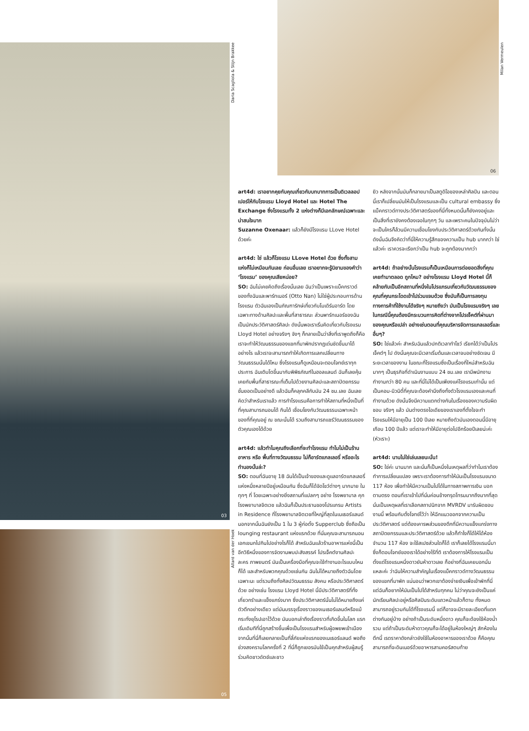03
Daria Scagliola & Stijn Brakkee
06
Milan Vermeulen
05
Allard van der Hoek
art4d: เราอยากคุยกับคุณเกี่ยวกับบทบาทการเป็นดิเวลลอปเปอร์ให้กับโรงแรม Lloyd Hotel และ Hotel The Exchange ซึ่งโรงแรมทั้ง 2 แห่งต่างก็มีเอกลักษณ์เฉพาะและน่าสนใจมาก
Suzanne Oxenaar: แล้วก็ยังมีโรงแรม LLove Hotel ด้วยค่ะ
art4d: ใช่ แล้วก็โรงแรม LLove Hotel ด้วย ซึ่งทั้งสามแห่งก็ไม่เหมือนกันเลย ก่อนอื่นเลย เราอยากจะรู้นิยามของคำว่า ‘โรงแรม’ ของคุณเสียหน่อย?
SO: ฉันไม่เคยคิดถึงเรื่องนั้นเลย ฉันว่าเป็นเพราะแบ็คกราวด์ของทั้งฉันและพาร์ทเนอร์ (Otto Nan) ไม่ใช่ผู้ประกอบการด้านโรงแรม ตัวฉันเองเป็นภัณฑารักษ์เกี่ยวกับโมเดิร์นอาร์ต โดยเฉพาะทางด้านศิลปะและพื้นที่สาธารณะ ส่วนพาร์ทเนอร์ของฉันเป็นนักประวัติศาสตร์ศิลปะ ดังนั้นพอเราเริ่มคิดเกี่ยวกับโรงแรม Lloyd Hotel อย่างจริงๆ จังๆ ก็กลายเป็นว่าสิ่งที่เราพูดถึงก็คือ เราจะทำให้วัฒนธรรมของแขกที่มาพักปรากฏเด่นชัดขึ้นมาได้อย่างไร แล้วเราจะสามารถทำให้เกิดการแลกเปลี่ยนทางวัฒนธรรมนั้นได้ไหม ซึ่งโรงแรมก็ดูเหมือนจะตอบโจทย์เราทุกประการ ฉันเติบโตขึ้นมากับพิพิธภัณฑ์ในฮอลแลนด์ ฉันก็เลยคุ้นเคยกับพื้นที่สาธารณะที่เต็มไปด้วยงานศิลปะและสถาปัตยกรรมชั้นยอดเป็นอย่างดี แล้วฉันก็คลุกคลีกับมัน 24 ชม.เลย ฉันเลยคิดว่าสำหรับเราแล้ว การทำโรงแรมคือการทำให้สถานที่หนึ่งเป็นที่ที่คุณสามารถนอนได้ กินได้ เชื่อมโยงกับวัฒนธรรมเฉพาะหน้าของที่ที่คุณอยู่ ณ ขณะนั้นได้ รวมถึงสามารถแชร์วัฒนธรรมของตัวคุณเองได้ด้วย
art4d: แล้วทำไมคุณถึงเลือกที่จะทำโรงแรม ทำไมไม่เป็นร้านอาหาร หรือ พื้นที่ทางวัฒนธรรม ไม่ก็อาร์ตแกลเลอรี่ หรืออะไรทำนองนั้นล่ะ?
SO: ตอนที่ฉันอายุ 18 ฉันได้เป็นเจ้าของและดูแลอาร์ตแกลเลอรี่แห่งหนึ่งหลายปีอยู่เหมือนกัน ซึ่งฉันก็ได้จัดโชว์ต่างๆ มากมาย ในทุกๆ ที่ โดยเฉพาะอย่างยิ่งสถานที่แปลกๆ อย่าง โรงพยาบาล คุก โรงพยาบาลจิตเวช แล้วฉันก็เป็นประธานของโปรแกรม Artists in Residence ที่โรงพยาบาลจิตเวชที่ใหญ่ที่สุดในเนเธอร์แลนด์ นอกจากนั้นฉันยังเป็น 1 ใน 3 ผู้ก่อตั้ง Supperclub ซึ่งถือเป็น lounging restaurant แห่งแรกด้วย ที่นั่นคุณจะสามารถนอนเอกเขนกไปกินไปอย่างไรก็ได้ สำหรับฉันแล้วร้านอาหารแห่งนี้เป็นอีกวิธีหนึ่งของการจัดงานพบปะสังสรรค์ โปรเจ็คต์งานศิลปะ ละคร ภาพยนตร์ มันเป็นเครื่องมือที่คุณจะใช้ทำงานอะไรแบบไหนก็ได้ และสำหรับพวกคุณด้วยเช่นกัน ฉันไม่ได้หมายถึงตัวฉันโดยเฉพาะนะ แต่รวมถึงทั้งศิลปวัฒนธรรม สังคม หรือประวัติศาสตร์ด้วย อย่างเช่น โรงแรม Lloyd Hotel นี้มีประวัติศาสตร์ที่ทั้งเกี่ยวกรำและแข็งแกร่งมาก ซึ่งประวัติศาสตร์นั้นไม่ได้หมายถึงแค่ตัวตึกอย่างเดียว แต่มันบรรจุเรื่องราวของเนเธอร์แลนด์หรือแม้กระทั่งยุโรปเอาไว้ด้วย มันบอกเล่าถึงเรื่องราวที่เกิดขึ้นในโลก แรกเริ่มเดิมทีที่นี่ถูกสร้างขึ้นเพื่อเป็นโรงแรมสำหรับผู้อพยพเข้าเมือง จากนั้นที่นี่ก็เลยกลายเป็นที่ลี้ภัยแห่งแรกของเนเธอร์แลนด์ พอถึงช่วงสงครามโลกครั้งที่ 2 ที่นี่ก็ถูกเยอรมันใช้เป็นคุกสำหรับผู้สมรู้ร่วมคิดชาวดัตช์และชาว
ยิว หลังจากนั้นมันก็กลายมาเป็นสตูดิโอของเหล่าศิลปิน และตอนนี้เราก็เปลี่ยนมันให้เป็นโรงแรมและเป็น cultural embassy ซึ่งแบ็คกราวด์ทางประวัติศาสตร์ของที่นี่ทั้งหมดนั้นก็ยังคงอยู่และเป็นสิ่งที่เรายังคงต้องเจอในทุกๆ วัน และเพราะคนในปัจจุบันไม่ว่าจะเป็นใครก็ล้วนมีความเชื่อมโยงกับประวัติศาสตร์ด้วยกันทั้งนั้น ดังนั้นฉันจึงคิดว่าที่นี่ให้ความรู้สึกของความเป็น hub มากกว่า ใช่แล้วค่ะ เราควรจะเรียกว่าเป็น hub จะถูกต้องมากกว่า
art4d: ถ้าอย่างนั้นโรงแรมก็เป็นเหมือนการต่อยอดสิ่งที่คุณเคยทำมาตลอด ถูกไหม? อย่างโรงแรม Lloyd Hotel นี้ก็คล้ายกับเป็นอีกสถานที่หนึ่งในโปรแกรมเกี่ยวกับวัฒนธรรมของคุณที่คุณกระโดดเข้าไปร่วมแจมด้วย ซึ่งมันก็เป็นการลงทุนทางการค้าที่ใช้งานได้จริงๆ หมายถึงว่า มันเป็นโรงแรมจริงๆ เลย ในกรณีนี้คุณต้องมีกระบวนการคิดที่ต่างจากโปรเจ็คต์ที่ผ่านมาของคุณหรือเปล่า อย่างเช่นตอนที่คุณบริหารจัดการแกลเลอรี่และอื่นๆ?
SO: ใช่แล้วค่ะ สำหรับฉันแล้วปกติเวลาทำโชว์ เรียกได้ว่าเป็นโปรเจ็คต์ๆ ไป ดังนั้นคุณจะมีเวลาเริ่มต้นและเวลาจบอย่างชัดเจน มีระยะเวลาของงาน ในขณะที่โรงแรมซึ่งเป็นเรื่องที่ใหม่สำหรับฉันมากๆ เป็นธุรกิจที่ดำเนินงานแบบ 24 ชม.เลย เรามีพนักงานทำงานกว่า 80 คน และที่นี่ไม่ได้เป็นเพียงแค่โรงแรมเท่านั้น แต่เป็นคอม-มิวนิตี้ที่คุณจะต้องคำนึงถึงทั้งตัวโรงแรมเองและคนที่ทำงานด้วย ดังนั้นจึงมีความแตกต่างกันในเรื่องของความรับผิดชอบ จริงๆ แล้ว มันต่างตรงไอเดียของเราเองที่ตั้งใจจะทำโรงแรมให้มีอายุเป็น 100 ปีเลย หมายถึงตัวมันเองตอนนี้มีอายุเกือบ 100 ปีแล้ว แต่เราจะทำให้มีอายุต่อไปอีกร้อยปีเลยน่ะค่ะ (หัวเราะ)
art4d: นานไม่ใช่เล่นเลยนะนั่น!
SO: ใช่ค่ะ นานมาก และนั่นก็เป็นหนึ่งในเหตุผลที่ว่าทำไมเราต้องทำการเปลี่ยนแปลง เพราะเราต้องการทำให้มันเป็นโรงแรมขนาด 117 ห้อง เพื่อทำให้มีความเป็นไปได้ในทางสภาพการเงิน บอกตามตรง ตอนที่เราเข้าไปที่นั่นค่อนข้างทรุดโทรมมากถึงมากที่สุด นั่นเป็นเหตุผลที่เราเลือกสถาปนิกจาก MVRDV มารับผิดชอบงานนี้ พร้อมกับตั้งโจทย์ไว้ว่า ให้ฉีกแนวออกจากความเป็นประวัติศาสตร์ แต่ต้องเคารพส่วนของตึกที่มีความแข็งแกร่งทางสถาปัตยกรรมและประวัติศาสตร์ด้วย แล้วก็ทำไงก็ได้ให้ได้ห้องจำนวน 117 ห้อง จะใช้สเปซส่วนใดก็ได้ เราก็เลยได้โรงแรมนี้มาซึ่งก็ตอบโจทย์ของเราได้อย่างไร้ที่ติ เราต้องการให้โรงแรมเป็นตั้งแต่โรงแรมหนึ่งดาวยันห้าดาวเลย ก็อย่างที่ฉันเคยบอกนั่นแหละค่ะ ว่าฉันให้ความสำคัญในเรื่องแบ็คกราวด์ทางวัฒนธรรมของแขกที่มาพัก แน่นอนว่าพวกเขาต้องจ่ายเงินเพื่อเข้าพักที่นี่ แต่ฉันก็อยากให้มันเป็นไปได้สำหรับทุกคน ไม่ว่าคุณจะยังเป็นแค่นักเรียนศิลปะอยู่หรือศิลปินระดับแถวหน้าแล้วก็ตาม ทั้งหมดสามารถอยู่รวมกันได้ที่โรงแรมนี้ แต่ก็อาจจะมีรายละเอียดที่แตกต่างกันอยู่บ้าง อย่างถ้าเป็นระดับหนึ่งดาว คุณก็จะต้องใช้ห้องน้ำรวม แต่ถ้าเป็นระดับห้าดาวคุณก็จะได้อยู่ในห้องใหญ่ๆ สักห้องในตึกนี้ เรตราคาดังกล่าวยังใช้ในห้องอาหารของเราด้วย ก็คือคุณสามารถที่จะดินเนอร์ด้วยอาหารสามคอร์สตบท้าย